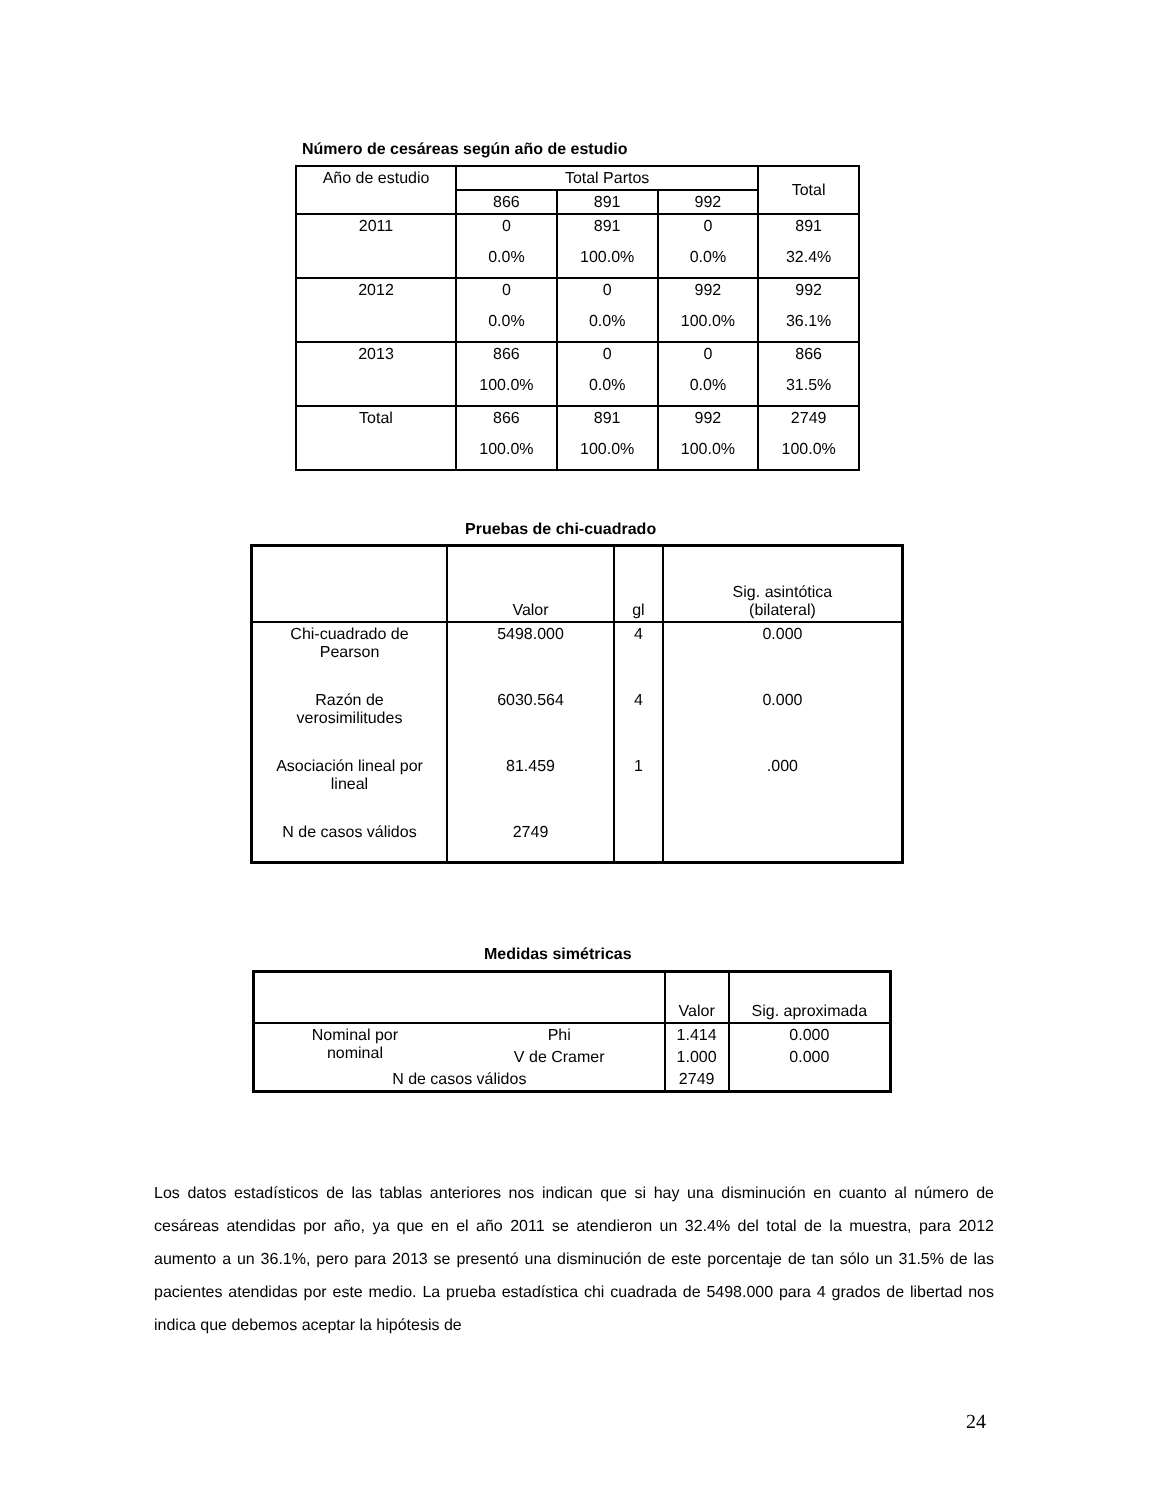Número de cesáreas según año de estudio
| Año de estudio | Total Partos | | | Total |
| --- | --- | --- | --- | --- |
| | 866 | 891 | 992 | |
| 2011 | 0 | 891 | 0 | 891 |
| | 0.0% | 100.0% | 0.0% | 32.4% |
| 2012 | 0 | 0 | 992 | 992 |
| | 0.0% | 0.0% | 100.0% | 36.1% |
| 2013 | 866 | 0 | 0 | 866 |
| | 100.0% | 0.0% | 0.0% | 31.5% |
| Total | 866 | 891 | 992 | 2749 |
| | 100.0% | 100.0% | 100.0% | 100.0% |
Pruebas de chi-cuadrado
| | Valor | gl | Sig. asintótica (bilateral) |
| --- | --- | --- | --- |
| Chi-cuadrado de Pearson | 5498.000 | 4 | 0.000 |
| Razón de verosimilitudes | 6030.564 | 4 | 0.000 |
| Asociación lineal por lineal | 81.459 | 1 | .000 |
| N de casos válidos | 2749 | | |
Medidas simétricas
| | | Valor | Sig. aproximada |
| --- | --- | --- | --- |
| Nominal por nominal | Phi | 1.414 | 0.000 |
| | V de Cramer | 1.000 | 0.000 |
| N de casos válidos | | 2749 | |
Los datos estadísticos de las tablas anteriores nos indican que si hay una disminución en cuanto al número de cesáreas atendidas por año, ya que en el año 2011 se atendieron un 32.4% del total de la muestra, para 2012 aumento a un 36.1%, pero para 2013 se presentó una disminución de este porcentaje de tan sólo un 31.5% de las pacientes atendidas por este medio. La prueba estadística chi cuadrada de 5498.000 para 4 grados de libertad nos indica que debemos aceptar la hipótesis de
24